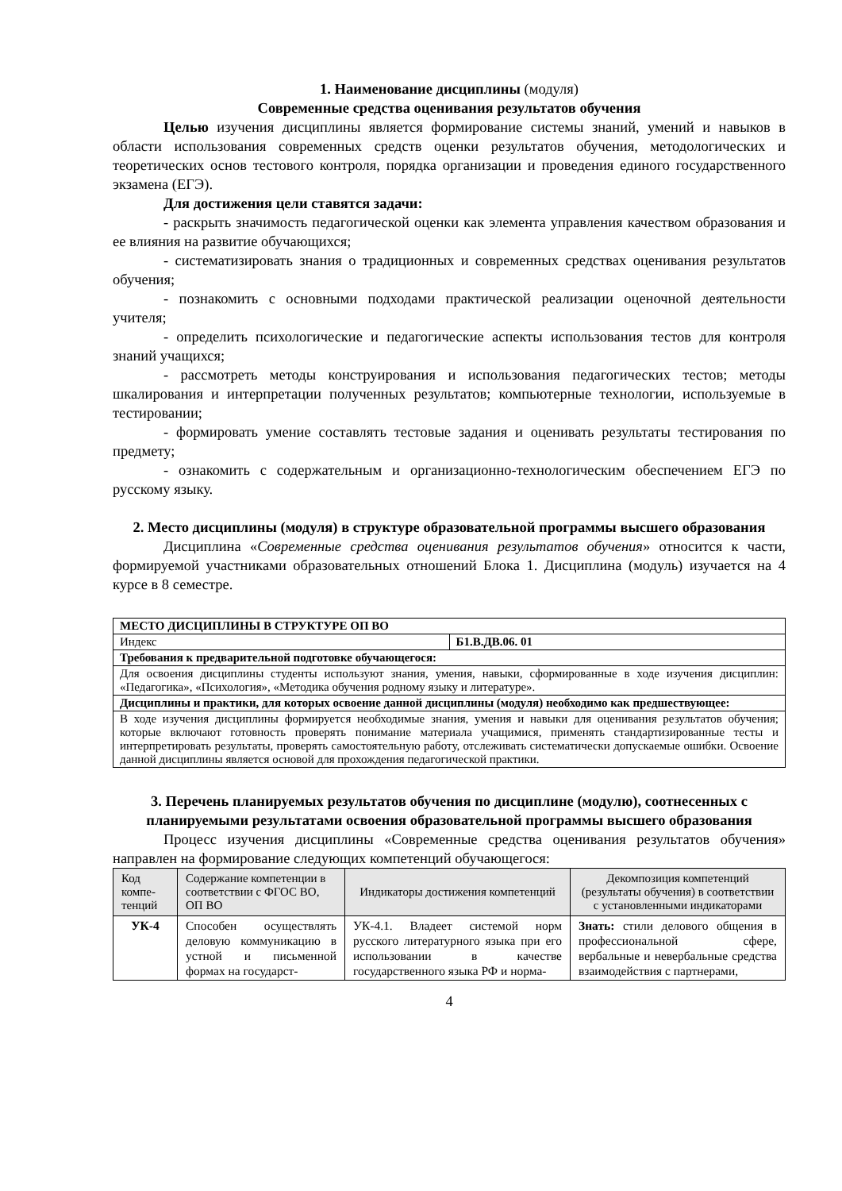1. Наименование дисциплины (модуля)
Современные средства оценивания результатов обучения
Целью изучения дисциплины является формирование системы знаний, умений и навыков в области использования современных средств оценки результатов обучения, методологических и теоретических основ тестового контроля, порядка организации и проведения единого государственного экзамена (ЕГЭ).
Для достижения цели ставятся задачи:
- раскрыть значимость педагогической оценки как элемента управления качеством образования и ее влияния на развитие обучающихся;
- систематизировать знания о традиционных и современных средствах оценивания результатов обучения;
- познакомить с основными подходами практической реализации оценочной деятельности учителя;
- определить психологические и педагогические аспекты использования тестов для контроля знаний учащихся;
- рассмотреть методы конструирования и использования педагогических тестов; методы шкалирования и интерпретации полученных результатов; компьютерные технологии, используемые в тестировании;
- формировать умение составлять тестовые задания и оценивать результаты тестирования по предмету;
- ознакомить с содержательным и организационно-технологическим обеспечением ЕГЭ по русскому языку.
2. Место дисциплины (модуля) в структуре образовательной программы высшего образования
Дисциплина «Современные средства оценивания результатов обучения» относится к части, формируемой участниками образовательных отношений Блока 1. Дисциплина (модуль) изучается на 4 курсе в 8 семестре.
| МЕСТО ДИСЦИПЛИНЫ В СТРУКТУРЕ ОП ВО | |
| Индекс | Б1.В.ДВ.06. 01 |
| Требования к предварительной подготовке обучающегося: | |
| Для освоения дисциплины студенты используют знания, умения, навыки, сформированные в ходе изучения дисциплин: «Педагогика», «Психология», «Методика обучения родному языку и литературе». | |
| Дисциплины и практики, для которых освоение данной дисциплины (модуля) необходимо как предшествующее: | |
| В ходе изучения дисциплины формируется необходимые знания, умения и навыки для оценивания результатов обучения; которые включают готовность проверять понимание материала учащимися, применять стандартизированные тесты и интерпретировать результаты, проверять самостоятельную работу, отслеживать систематически допускаемые ошибки. Освоение данной дисциплины является основой для прохождения педагогической практики. | |
3. Перечень планируемых результатов обучения по дисциплине (модулю), соотнесенных с планируемыми результатами освоения образовательной программы высшего образования
Процесс изучения дисциплины «Современные средства оценивания результатов обучения» направлен на формирование следующих компетенций обучающегося:
| Код компе-тенций | Содержание компетенции в соответствии с ФГОС ВО, ОП ВО | Индикаторы достижения компетенций | Декомпозиция компетенций (результаты обучения) в соответствии с установленными индикаторами |
| --- | --- | --- | --- |
| УК-4 | Способен осуществлять деловую коммуникацию в устной и письменной формах на государст- | УК-4.1. Владеет системой норм русского литературного языка при его использовании в качестве государственного языка РФ и норма- | Знать: стили делового общения в профессиональной сфере, вербальные и невербальные средства взаимодействия с партнерами, |
4